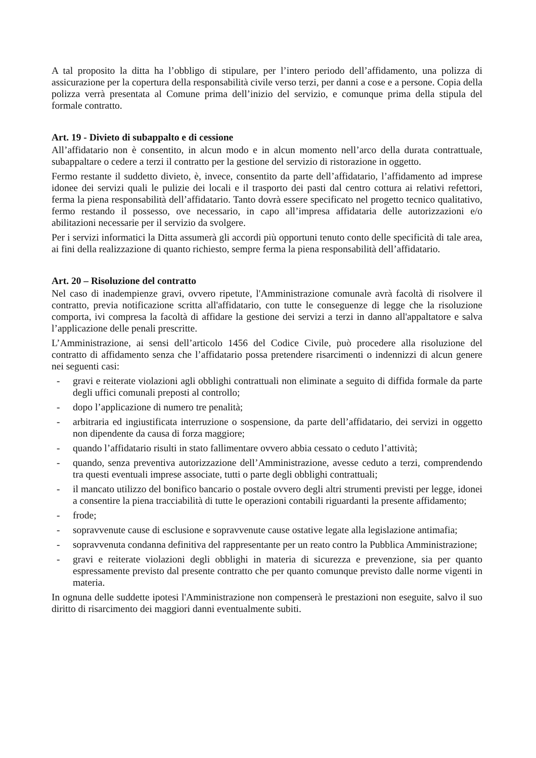A tal proposito la ditta ha l’obbligo di stipulare, per l’intero periodo dell’affidamento, una polizza di assicurazione per la copertura della responsabilità civile verso terzi, per danni a cose e a persone. Copia della polizza verrà presentata al Comune prima dell’inizio del servizio, e comunque prima della stipula del formale contratto.
Art. 19 - Divieto di subappalto e di cessione
All’affidatario non è consentito, in alcun modo e in alcun momento nell’arco della durata contrattuale, subappaltare o cedere a terzi il contratto per la gestione del servizio di ristorazione in oggetto.
Fermo restante il suddetto divieto, è, invece, consentito da parte dell’affidatario, l’affidamento ad imprese idonee dei servizi quali le pulizie dei locali e il trasporto dei pasti dal centro cottura ai relativi refettori, ferma la piena responsabilità dell’affidatario. Tanto dovrà essere specificato nel progetto tecnico qualitativo, fermo restando il possesso, ove necessario, in capo all’impresa affidataria delle autorizzazioni e/o abilitazioni necessarie per il servizio da svolgere.
Per i servizi informatici la Ditta assumerà gli accordi più opportuni tenuto conto delle specificità di tale area, ai fini della realizzazione di quanto richiesto, sempre ferma la piena responsabilità dell’affidatario.
Art. 20 – Risoluzione del contratto
Nel caso di inadempienze gravi, ovvero ripetute, l'Amministrazione comunale avrà facoltà di risolvere il contratto, previa notificazione scritta all'affidatario, con tutte le conseguenze di legge che la risoluzione comporta, ivi compresa la facoltà di affidare la gestione dei servizi a terzi in danno all'appaltatore e salva l’applicazione delle penali prescritte.
L’Amministrazione, ai sensi dell’articolo 1456 del Codice Civile, può procedere alla risoluzione del contratto di affidamento senza che l’affidatario possa pretendere risarcimenti o indennizzi di alcun genere nei seguenti casi:
- gravi e reiterate violazioni agli obblighi contrattuali non eliminate a seguito di diffida formale da parte degli uffici comunali preposti al controllo;
- dopo l’applicazione di numero tre penalità;
- arbitraria ed ingiustificata interruzione o sospensione, da parte dell’affidatario, dei servizi in oggetto non dipendente da causa di forza maggiore;
- quando l’affidatario risulti in stato fallimentare ovvero abbia cessato o ceduto l’attività;
- quando, senza preventiva autorizzazione dell’Amministrazione, avesse ceduto a terzi, comprendendo tra questi eventuali imprese associate, tutti o parte degli obblighi contrattuali;
- il mancato utilizzo del bonifico bancario o postale ovvero degli altri strumenti previsti per legge, idonei a consentire la piena tracciabilità di tutte le operazioni contabili riguardanti la presente affidamento;
- frode;
- sopravvenute cause di esclusione e sopravvenute cause ostative legate alla legislazione antimafia;
- sopravvenuta condanna definitiva del rappresentante per un reato contro la Pubblica Amministrazione;
- gravi e reiterate violazioni degli obblighi in materia di sicurezza e prevenzione, sia per quanto espressamente previsto dal presente contratto che per quanto comunque previsto dalle norme vigenti in materia.
In ognuna delle suddette ipotesi l'Amministrazione non compenserà le prestazioni non eseguite, salvo il suo diritto di risarcimento dei maggiori danni eventualmente subiti.